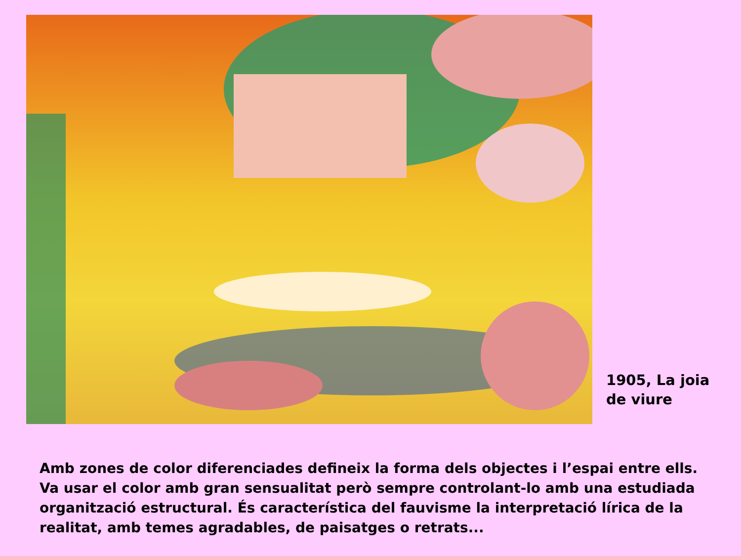1905, La joia
de viure
Amb zones de color diferenciades defineix la forma dels objectes i l’espai entre ells. Va usar el color amb gran sensualitat però sempre controlant-lo amb una estudiada organització estructural. És característica del fauvisme la interpretació lírica de la realitat, amb temes agradables, de paisatges o retrats...